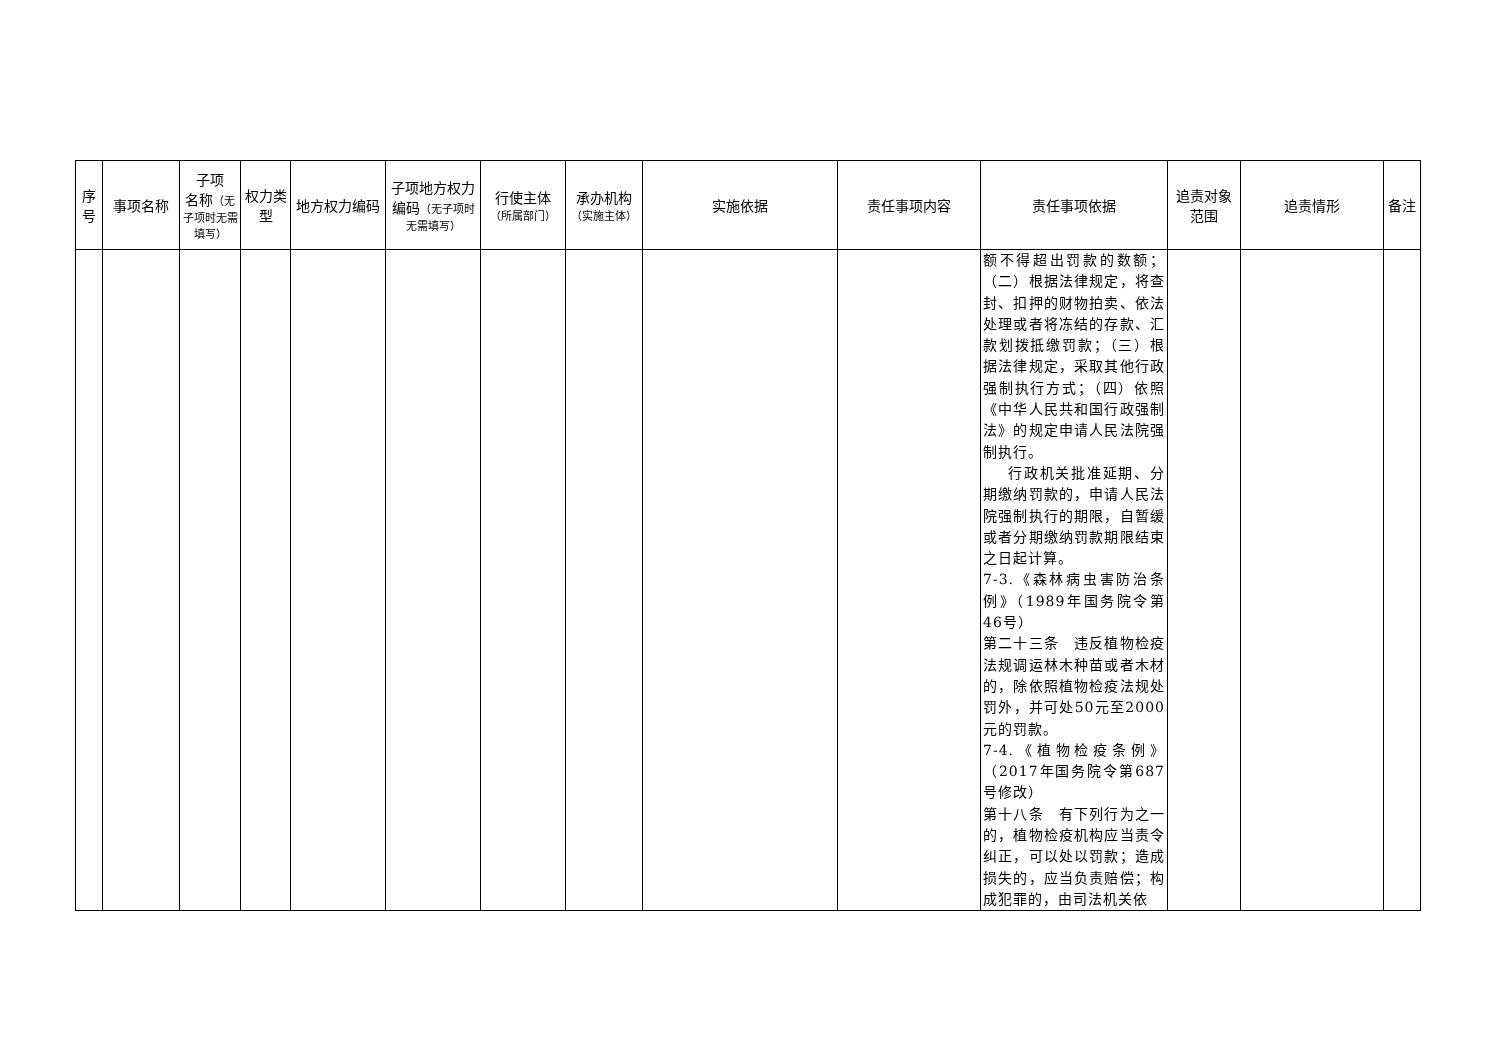| 序号 | 事项名称 | 子项 名称 （无子项时无需填写） | 权力类型 | 地方权力编码 | 子项地方权力编码 （无子项时无需填写） | 行使主体 （所属部门） | 承办机构 （实施主体） | 实施依据 | 责任事项内容 | 责任事项依据 | 追责对象范围 | 追责情形 | 备注 |
| --- | --- | --- | --- | --- | --- | --- | --- | --- | --- | --- | --- | --- | --- |
| | | | | | | | | | | 额不得超出罚款的数额；（二）根据法律规定，将查封、扣押的财物拍卖、依法处理或者将冻结的存款、汇款划拨抵缴罚款；（三）根据法律规定，采取其他行政强制执行方式；（四）依照《中华人民共和国行政强制法》的规定申请人民法院强制执行。 行政机关批准延期、分期缴纳罚款的，申请人民法院强制执行的期限，自暂缓或者分期缴纳罚款期限结束之日起计算。 7-3.《森林病虫害防治条例》（1989年国务院令第46号） 第二十三条 违反植物检疫法规调运林木种苗或者木材的，除依照植物检疫法规处罚外，并可处50元至2000元的罚款。 7-4.《植物检疫条例》（2017年国务院令第687号修改） 第十八条 有下列行为之一的，植物检疫机构应当责令纠正，可以处以罚款；造成损失的，应当负责赔偿；构成犯罪的，由司法机关依 | | | |